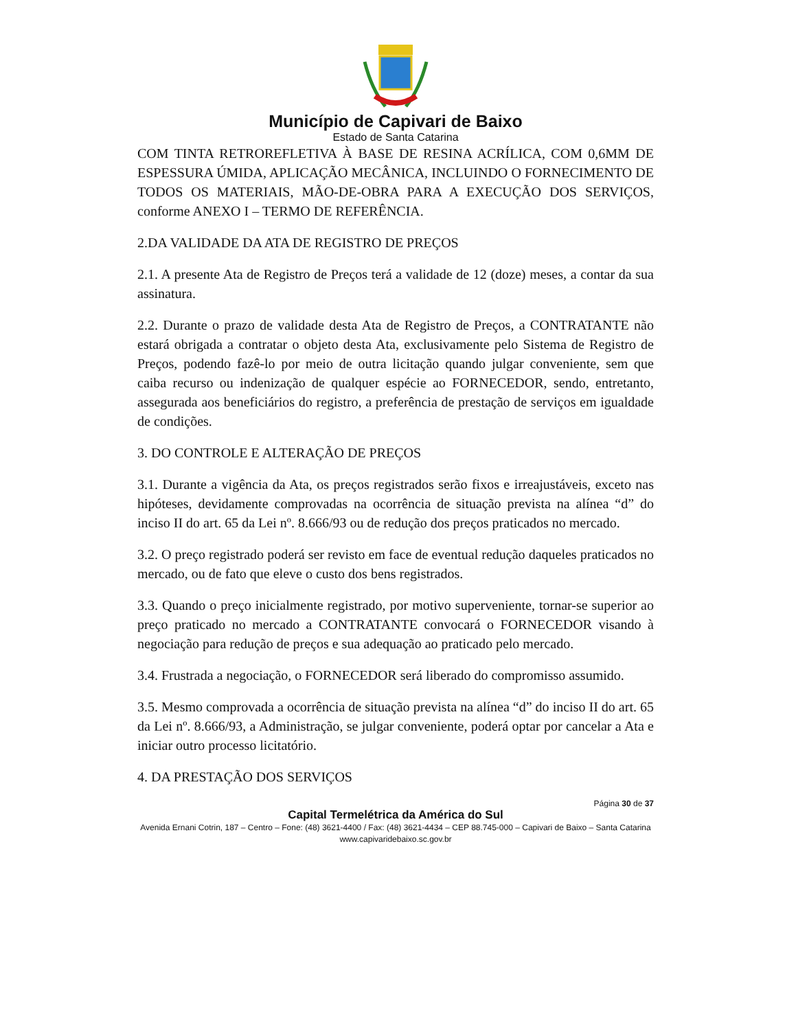Município de Capivari de Baixo
Estado de Santa Catarina
COM TINTA RETROREFLETIVA À BASE DE RESINA ACRÍLICA, COM 0,6MM DE ESPESSURA ÚMIDA, APLICAÇÃO MECÂNICA, INCLUINDO O FORNECIMENTO DE TODOS OS MATERIAIS, MÃO-DE-OBRA PARA A EXECUÇÃO DOS SERVIÇOS, conforme ANEXO I – TERMO DE REFERÊNCIA.
2.DA VALIDADE DA ATA DE REGISTRO DE PREÇOS
2.1. A presente Ata de Registro de Preços terá a validade de 12 (doze) meses, a contar da sua assinatura.
2.2. Durante o prazo de validade desta Ata de Registro de Preços, a CONTRATANTE não estará obrigada a contratar o objeto desta Ata, exclusivamente pelo Sistema de Registro de Preços, podendo fazê-lo por meio de outra licitação quando julgar conveniente, sem que caiba recurso ou indenização de qualquer espécie ao FORNECEDOR, sendo, entretanto, assegurada aos beneficiários do registro, a preferência de prestação de serviços em igualdade de condições.
3. DO CONTROLE E ALTERAÇÃO DE PREÇOS
3.1. Durante a vigência da Ata, os preços registrados serão fixos e irreajustáveis, exceto nas hipóteses, devidamente comprovadas na ocorrência de situação prevista na alínea “d” do inciso II do art. 65 da Lei nº. 8.666/93 ou de redução dos preços praticados no mercado.
3.2. O preço registrado poderá ser revisto em face de eventual redução daqueles praticados no mercado, ou de fato que eleve o custo dos bens registrados.
3.3. Quando o preço inicialmente registrado, por motivo superveniente, tornar-se superior ao preço praticado no mercado a CONTRATANTE convocará o FORNECEDOR visando à negociação para redução de preços e sua adequação ao praticado pelo mercado.
3.4. Frustrada a negociação, o FORNECEDOR será liberado do compromisso assumido.
3.5. Mesmo comprovada a ocorrência de situação prevista na alínea “d” do inciso II do art. 65 da Lei nº. 8.666/93, a Administração, se julgar conveniente, poderá optar por cancelar a Ata e iniciar outro processo licitatório.
4. DA PRESTAÇÃO DOS SERVIÇOS
Página 30 de 37
Capital Termelétrica da América do Sul
Avenida Ernani Cotrin, 187 – Centro – Fone: (48) 3621-4400 / Fax: (48) 3621-4434 – CEP 88.745-000 – Capivari de Baixo – Santa Catarina
www.capivaridebaixo.sc.gov.br